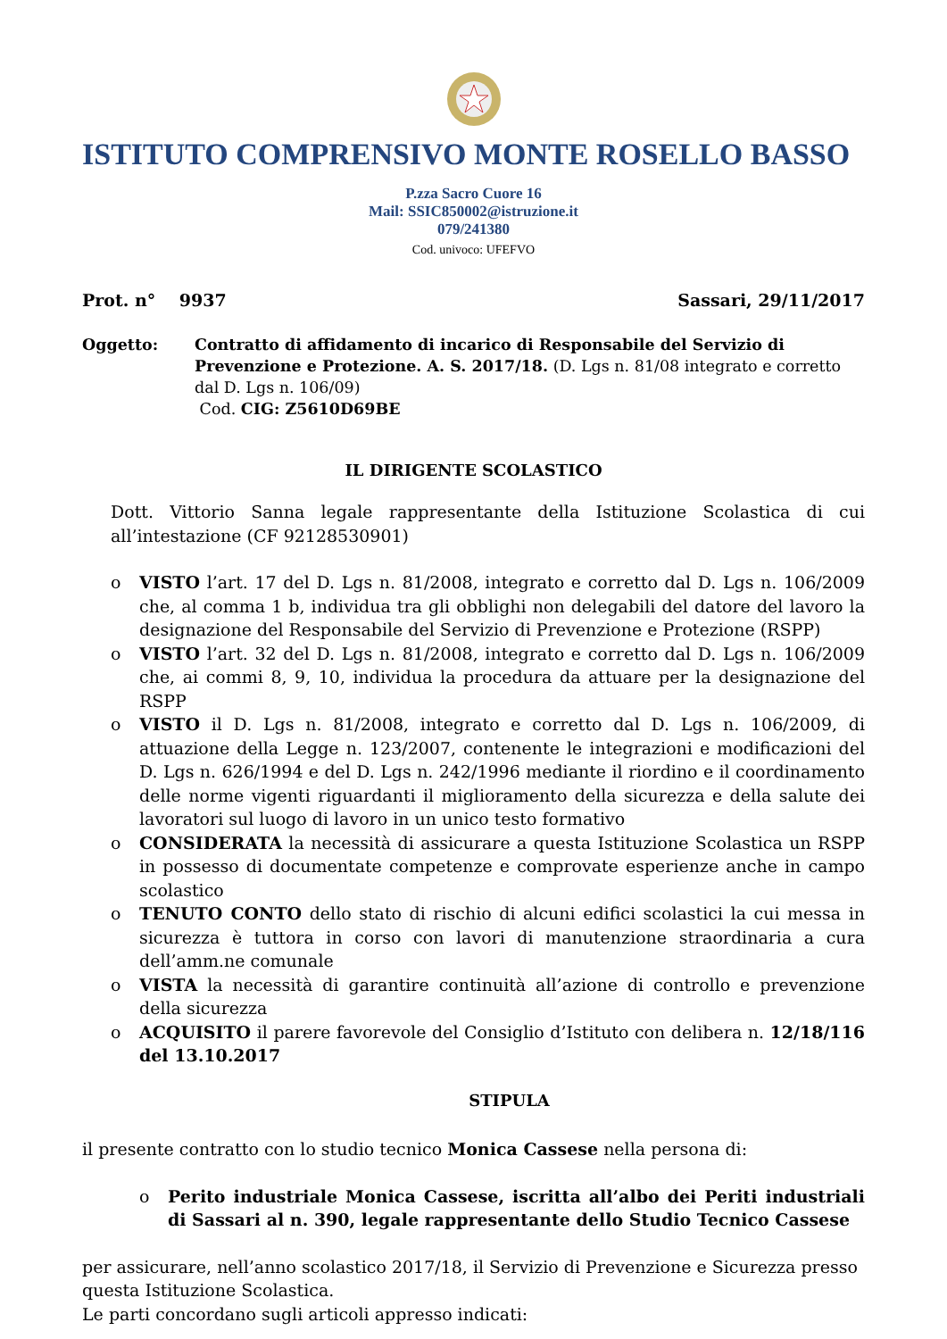ISTITUTO COMPRENSIVO MONTE ROSELLO BASSO
P.zza Sacro Cuore 16
Mail: SSIC850002@istruzione.it
079/241380
Cod. univoco: UFEFVO
Prot. n° 9937 Sassari, 29/11/2017
Oggetto: Contratto di affidamento di incarico di Responsabile del Servizio di Prevenzione e Protezione. A. S. 2017/18. (D. Lgs n. 81/08 integrato e corretto dal D. Lgs n. 106/09)
Cod. CIG: Z5610D69BE
IL DIRIGENTE SCOLASTICO
Dott. Vittorio Sanna legale rappresentante della Istituzione Scolastica di cui all’intestazione (CF 92128530901)
o VISTO l’art. 17 del D. Lgs n. 81/2008, integrato e corretto dal D. Lgs n. 106/2009 che, al comma 1 b, individua tra gli obblighi non delegabili del datore del lavoro la designazione del Responsabile del Servizio di Prevenzione e Protezione (RSPP)
o VISTO l’art. 32 del D. Lgs n. 81/2008, integrato e corretto dal D. Lgs n. 106/2009 che, ai commi 8, 9, 10, individua la procedura da attuare per la designazione del RSPP
o VISTO il D. Lgs n. 81/2008, integrato e corretto dal D. Lgs n. 106/2009, di attuazione della Legge n. 123/2007, contenente le integrazioni e modificazioni del D. Lgs n. 626/1994 e del D. Lgs n. 242/1996 mediante il riordino e il coordinamento delle norme vigenti riguardanti il miglioramento della sicurezza e della salute dei lavoratori sul luogo di lavoro in un unico testo formativo
o CONSIDERATA la necessità di assicurare a questa Istituzione Scolastica un RSPP in possesso di documentate competenze e comprovate esperienze anche in campo scolastico
o TENUTO CONTO dello stato di rischio di alcuni edifici scolastici la cui messa in sicurezza è tuttora in corso con lavori di manutenzione straordinaria a cura dell’amm.ne comunale
o VISTA la necessità di garantire continuità all’azione di controllo e prevenzione della sicurezza
o ACQUISITO il parere favorevole del Consiglio d’Istituto con delibera n. 12/18/116 del 13.10.2017
STIPULA
il presente contratto con lo studio tecnico Monica Cassese nella persona di:
o Perito industriale Monica Cassese, iscritta all’albo dei Periti industriali di Sassari al n. 390, legale rappresentante dello Studio Tecnico Cassese
per assicurare, nell’anno scolastico 2017/18, il Servizio di Prevenzione e Sicurezza presso questa Istituzione Scolastica.
Le parti concordano sugli articoli appresso indicati: